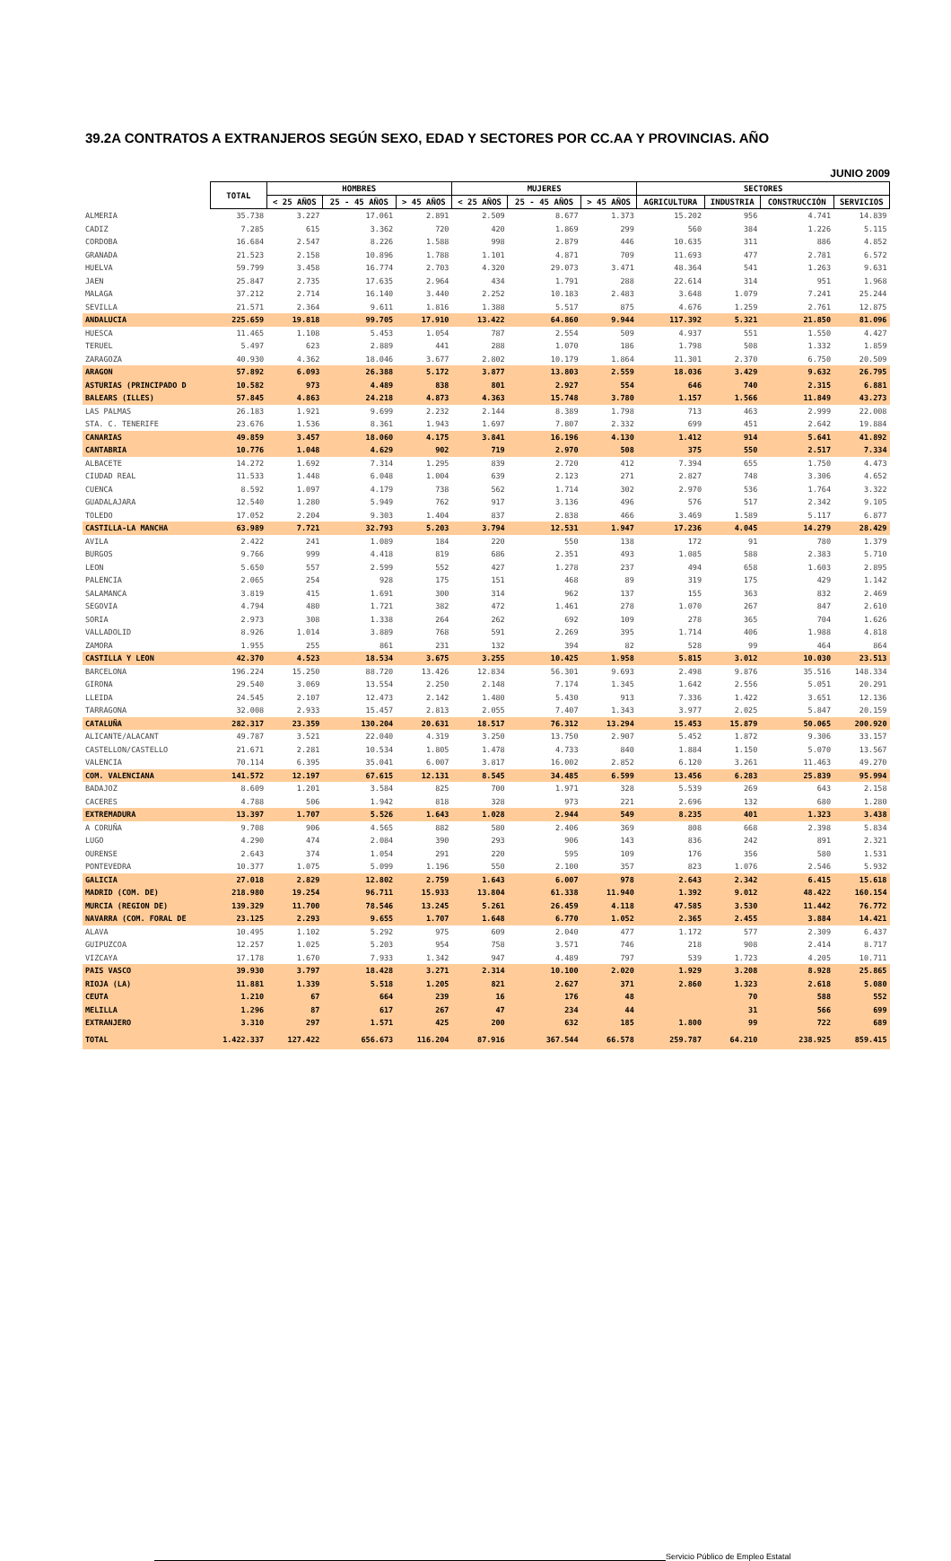39.2A CONTRATOS A EXTRANJEROS SEGÚN SEXO, EDAD Y SECTORES POR CC.AA Y PROVINCIAS. AÑO
JUNIO 2009
| | TOTAL | HOMBRES | | | MUJERES | | | SECTORES | | | |
| --- | --- | --- | --- | --- | --- | --- | --- | --- | --- | --- | --- |
| | | < 25 AÑOS | 25 - 45 AÑOS | > 45 AÑOS | < 25 AÑOS | 25 - 45 AÑOS | > 45 AÑOS | AGRICULTURA | INDUSTRIA | CONSTRUCCIÓN | SERVICIOS |
| ALMERIA | 35.738 | 3.227 | 17.061 | 2.891 | 2.509 | 8.677 | 1.373 | 15.202 | 956 | 4.741 | 14.839 |
| CADIZ | 7.285 | 615 | 3.362 | 720 | 420 | 1.869 | 299 | 560 | 384 | 1.226 | 5.115 |
| CORDOBA | 16.684 | 2.547 | 8.226 | 1.588 | 998 | 2.879 | 446 | 10.635 | 311 | 886 | 4.852 |
| GRANADA | 21.523 | 2.158 | 10.896 | 1.788 | 1.101 | 4.871 | 709 | 11.693 | 477 | 2.781 | 6.572 |
| HUELVA | 59.799 | 3.458 | 16.774 | 2.703 | 4.320 | 29.073 | 3.471 | 48.364 | 541 | 1.263 | 9.631 |
| JAEN | 25.847 | 2.735 | 17.635 | 2.964 | 434 | 1.791 | 288 | 22.614 | 314 | 951 | 1.968 |
| MALAGA | 37.212 | 2.714 | 16.140 | 3.440 | 2.252 | 10.183 | 2.483 | 3.648 | 1.079 | 7.241 | 25.244 |
| SEVILLA | 21.571 | 2.364 | 9.611 | 1.816 | 1.388 | 5.517 | 875 | 4.676 | 1.259 | 2.761 | 12.875 |
| ANDALUCIA | 225.659 | 19.818 | 99.705 | 17.910 | 13.422 | 64.860 | 9.944 | 117.392 | 5.321 | 21.850 | 81.096 |
| HUESCA | 11.465 | 1.108 | 5.453 | 1.054 | 787 | 2.554 | 509 | 4.937 | 551 | 1.550 | 4.427 |
| TERUEL | 5.497 | 623 | 2.889 | 441 | 288 | 1.070 | 186 | 1.798 | 508 | 1.332 | 1.859 |
| ZARAGOZA | 40.930 | 4.362 | 18.046 | 3.677 | 2.802 | 10.179 | 1.864 | 11.301 | 2.370 | 6.750 | 20.509 |
| ARAGON | 57.892 | 6.093 | 26.388 | 5.172 | 3.877 | 13.803 | 2.559 | 18.036 | 3.429 | 9.632 | 26.795 |
| ASTURIAS (PRINCIPADO D | 10.582 | 973 | 4.489 | 838 | 801 | 2.927 | 554 | 646 | 740 | 2.315 | 6.881 |
| BALEARS (ILLES) | 57.845 | 4.863 | 24.218 | 4.873 | 4.363 | 15.748 | 3.780 | 1.157 | 1.566 | 11.849 | 43.273 |
| LAS PALMAS | 26.183 | 1.921 | 9.699 | 2.232 | 2.144 | 8.389 | 1.798 | 713 | 463 | 2.999 | 22.008 |
| STA. C. TENERIFE | 23.676 | 1.536 | 8.361 | 1.943 | 1.697 | 7.807 | 2.332 | 699 | 451 | 2.642 | 19.884 |
| CANARIAS | 49.859 | 3.457 | 18.060 | 4.175 | 3.841 | 16.196 | 4.130 | 1.412 | 914 | 5.641 | 41.892 |
| CANTABRIA | 10.776 | 1.048 | 4.629 | 902 | 719 | 2.970 | 508 | 375 | 550 | 2.517 | 7.334 |
| ALBACETE | 14.272 | 1.692 | 7.314 | 1.295 | 839 | 2.720 | 412 | 7.394 | 655 | 1.750 | 4.473 |
| CIUDAD REAL | 11.533 | 1.448 | 6.048 | 1.004 | 639 | 2.123 | 271 | 2.827 | 748 | 3.306 | 4.652 |
| CUENCA | 8.592 | 1.097 | 4.179 | 738 | 562 | 1.714 | 302 | 2.970 | 536 | 1.764 | 3.322 |
| GUADALAJARA | 12.540 | 1.280 | 5.949 | 762 | 917 | 3.136 | 496 | 576 | 517 | 2.342 | 9.105 |
| TOLEDO | 17.052 | 2.204 | 9.303 | 1.404 | 837 | 2.838 | 466 | 3.469 | 1.589 | 5.117 | 6.877 |
| CASTILLA-LA MANCHA | 63.989 | 7.721 | 32.793 | 5.203 | 3.794 | 12.531 | 1.947 | 17.236 | 4.045 | 14.279 | 28.429 |
| AVILA | 2.422 | 241 | 1.089 | 184 | 220 | 550 | 138 | 172 | 91 | 780 | 1.379 |
| BURGOS | 9.766 | 999 | 4.418 | 819 | 686 | 2.351 | 493 | 1.085 | 588 | 2.383 | 5.710 |
| LEON | 5.650 | 557 | 2.599 | 552 | 427 | 1.278 | 237 | 494 | 658 | 1.603 | 2.895 |
| PALENCIA | 2.065 | 254 | 928 | 175 | 151 | 468 | 89 | 319 | 175 | 429 | 1.142 |
| SALAMANCA | 3.819 | 415 | 1.691 | 300 | 314 | 962 | 137 | 155 | 363 | 832 | 2.469 |
| SEGOVIA | 4.794 | 480 | 1.721 | 382 | 472 | 1.461 | 278 | 1.070 | 267 | 847 | 2.610 |
| SORIA | 2.973 | 308 | 1.338 | 264 | 262 | 692 | 109 | 278 | 365 | 704 | 1.626 |
| VALLADOLID | 8.926 | 1.014 | 3.889 | 768 | 591 | 2.269 | 395 | 1.714 | 406 | 1.988 | 4.818 |
| ZAMORA | 1.955 | 255 | 861 | 231 | 132 | 394 | 82 | 528 | 99 | 464 | 864 |
| CASTILLA Y LEON | 42.370 | 4.523 | 18.534 | 3.675 | 3.255 | 10.425 | 1.958 | 5.815 | 3.012 | 10.030 | 23.513 |
| BARCELONA | 196.224 | 15.250 | 88.720 | 13.426 | 12.834 | 56.301 | 9.693 | 2.498 | 9.876 | 35.516 | 148.334 |
| GIRONA | 29.540 | 3.069 | 13.554 | 2.250 | 2.148 | 7.174 | 1.345 | 1.642 | 2.556 | 5.051 | 20.291 |
| LLEIDA | 24.545 | 2.107 | 12.473 | 2.142 | 1.480 | 5.430 | 913 | 7.336 | 1.422 | 3.651 | 12.136 |
| TARRAGONA | 32.008 | 2.933 | 15.457 | 2.813 | 2.055 | 7.407 | 1.343 | 3.977 | 2.025 | 5.847 | 20.159 |
| CATALUÑA | 282.317 | 23.359 | 130.204 | 20.631 | 18.517 | 76.312 | 13.294 | 15.453 | 15.879 | 50.065 | 200.920 |
| ALICANTE/ALACANT | 49.787 | 3.521 | 22.040 | 4.319 | 3.250 | 13.750 | 2.907 | 5.452 | 1.872 | 9.306 | 33.157 |
| CASTELLON/CASTELLO | 21.671 | 2.281 | 10.534 | 1.805 | 1.478 | 4.733 | 840 | 1.884 | 1.150 | 5.070 | 13.567 |
| VALENCIA | 70.114 | 6.395 | 35.041 | 6.007 | 3.817 | 16.002 | 2.852 | 6.120 | 3.261 | 11.463 | 49.270 |
| COM. VALENCIANA | 141.572 | 12.197 | 67.615 | 12.131 | 8.545 | 34.485 | 6.599 | 13.456 | 6.283 | 25.839 | 95.994 |
| BADAJOZ | 8.609 | 1.201 | 3.584 | 825 | 700 | 1.971 | 328 | 5.539 | 269 | 643 | 2.158 |
| CACERES | 4.788 | 506 | 1.942 | 818 | 328 | 973 | 221 | 2.696 | 132 | 680 | 1.280 |
| EXTREMADURA | 13.397 | 1.707 | 5.526 | 1.643 | 1.028 | 2.944 | 549 | 8.235 | 401 | 1.323 | 3.438 |
| A CORUÑA | 9.708 | 906 | 4.565 | 882 | 580 | 2.406 | 369 | 808 | 668 | 2.398 | 5.834 |
| LUGO | 4.290 | 474 | 2.084 | 390 | 293 | 906 | 143 | 836 | 242 | 891 | 2.321 |
| OURENSE | 2.643 | 374 | 1.054 | 291 | 220 | 595 | 109 | 176 | 356 | 580 | 1.531 |
| PONTEVEDRA | 10.377 | 1.075 | 5.099 | 1.196 | 550 | 2.100 | 357 | 823 | 1.076 | 2.546 | 5.932 |
| GALICIA | 27.018 | 2.829 | 12.802 | 2.759 | 1.643 | 6.007 | 978 | 2.643 | 2.342 | 6.415 | 15.618 |
| MADRID (COM. DE) | 218.980 | 19.254 | 96.711 | 15.933 | 13.804 | 61.338 | 11.940 | 1.392 | 9.012 | 48.422 | 160.154 |
| MURCIA (REGION DE) | 139.329 | 11.700 | 78.546 | 13.245 | 5.261 | 26.459 | 4.118 | 47.585 | 3.530 | 11.442 | 76.772 |
| NAVARRA (COM. FORAL DE | 23.125 | 2.293 | 9.655 | 1.707 | 1.648 | 6.770 | 1.052 | 2.365 | 2.455 | 3.884 | 14.421 |
| ALAVA | 10.495 | 1.102 | 5.292 | 975 | 609 | 2.040 | 477 | 1.172 | 577 | 2.309 | 6.437 |
| GUIPUZCOA | 12.257 | 1.025 | 5.203 | 954 | 758 | 3.571 | 746 | 218 | 908 | 2.414 | 8.717 |
| VIZCAYA | 17.178 | 1.670 | 7.933 | 1.342 | 947 | 4.489 | 797 | 539 | 1.723 | 4.205 | 10.711 |
| PAIS VASCO | 39.930 | 3.797 | 18.428 | 3.271 | 2.314 | 10.100 | 2.020 | 1.929 | 3.208 | 8.928 | 25.865 |
| RIOJA (LA) | 11.881 | 1.339 | 5.518 | 1.205 | 821 | 2.627 | 371 | 2.860 | 1.323 | 2.618 | 5.080 |
| CEUTA | 1.210 | 67 | 664 | 239 | 16 | 176 | 48 | | 70 | 588 | 552 |
| MELILLA | 1.296 | 87 | 617 | 267 | 47 | 234 | 44 | | 31 | 566 | 699 |
| EXTRANJERO | 3.310 | 297 | 1.571 | 425 | 200 | 632 | 185 | 1.800 | 99 | 722 | 689 |
| TOTAL | 1.422.337 | 127.422 | 656.673 | 116.204 | 87.916 | 367.544 | 66.578 | 259.787 | 64.210 | 238.925 | 859.415 |
Servicio Público de Empleo Estatal